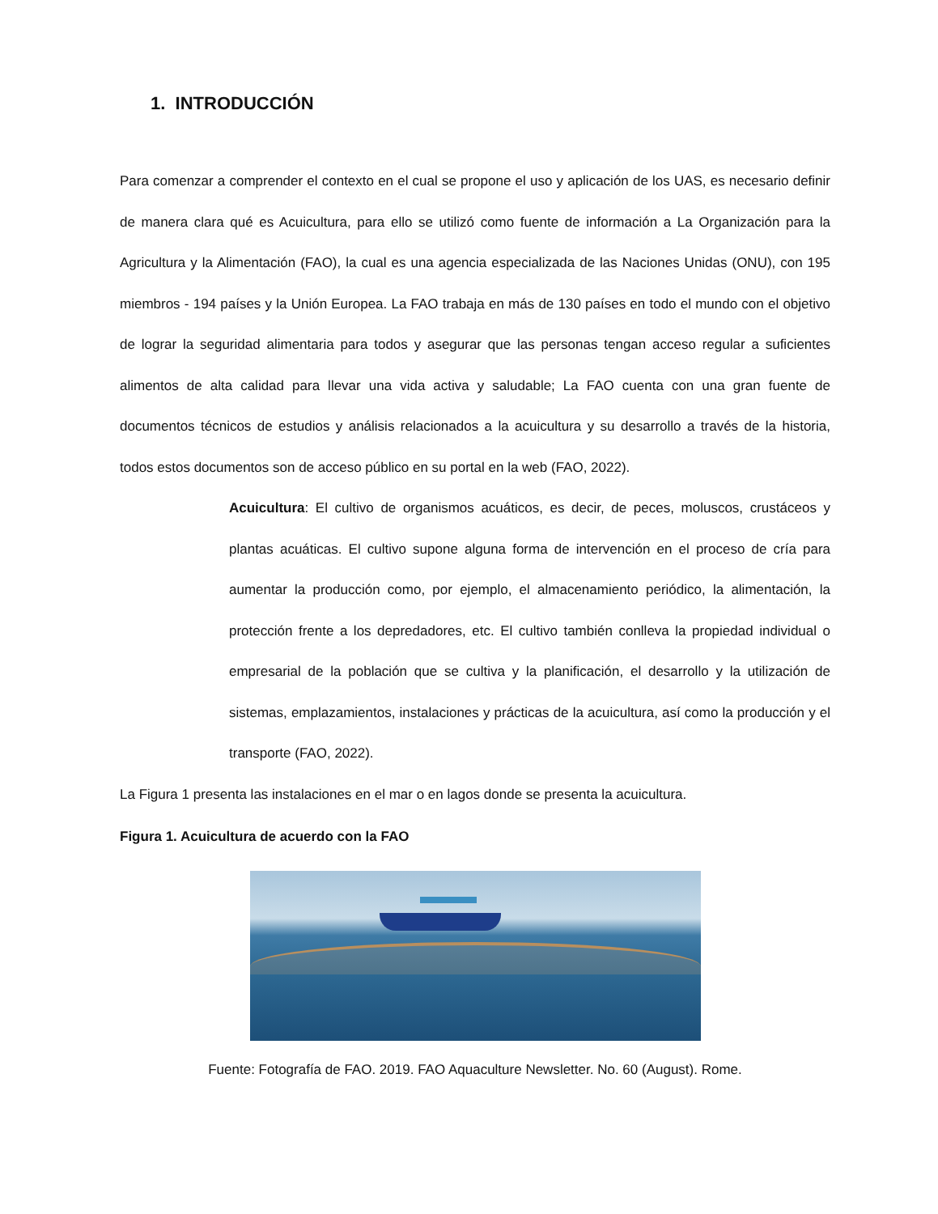1. INTRODUCCIÓN
Para comenzar a comprender el contexto en el cual se propone el uso y aplicación de los UAS, es necesario definir de manera clara qué es Acuicultura, para ello se utilizó como fuente de información a La Organización para la Agricultura y la Alimentación (FAO), la cual es una agencia especializada de las Naciones Unidas (ONU), con 195 miembros - 194 países y la Unión Europea. La FAO trabaja en más de 130 países en todo el mundo con el objetivo de lograr la seguridad alimentaria para todos y asegurar que las personas tengan acceso regular a suficientes alimentos de alta calidad para llevar una vida activa y saludable; La FAO cuenta con una gran fuente de documentos técnicos de estudios y análisis relacionados a la acuicultura y su desarrollo a través de la historia, todos estos documentos son de acceso público en su portal en la web (FAO, 2022).
Acuicultura: El cultivo de organismos acuáticos, es decir, de peces, moluscos, crustáceos y plantas acuáticas. El cultivo supone alguna forma de intervención en el proceso de cría para aumentar la producción como, por ejemplo, el almacenamiento periódico, la alimentación, la protección frente a los depredadores, etc. El cultivo también conlleva la propiedad individual o empresarial de la población que se cultiva y la planificación, el desarrollo y la utilización de sistemas, emplazamientos, instalaciones y prácticas de la acuicultura, así como la producción y el transporte (FAO, 2022).
La Figura 1 presenta las instalaciones en el mar o en lagos donde se presenta la acuicultura.
Figura 1. Acuicultura de acuerdo con la FAO
Fuente: Fotografía de FAO. 2019. FAO Aquaculture Newsletter. No. 60 (August). Rome.